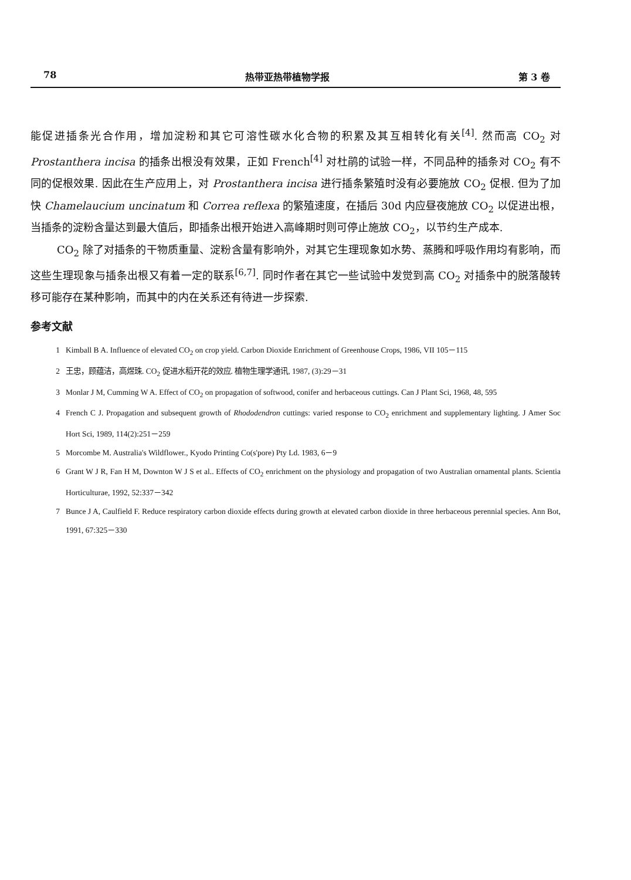78 热带亚热带植物学报 第 3 卷
能促进插条光合作用，增加淀粉和其它可溶性碳水化合物的积累及其互相转化有关<sup>[4]</sup>. 然而高 CO<sub>2</sub> 对 Prostanthera incisa 的插条出根没有效果，正如 French<sup>[4]</sup> 对杜鹃的试验一样，不同品种的插条对 CO<sub>2</sub> 有不同的促根效果. 因此在生产应用上，对 Prostanthera incisa 进行插条繁殖时没有必要施放 CO<sub>2</sub> 促根. 但为了加快 Chamelaucium uncinatum 和 Correa reflexa 的繁殖速度，在插后 30d 内应昼夜施放 CO<sub>2</sub> 以促进出根，当插条的淀粉含量达到最大值后，即插条出根开始进入高峰期时则可停止施放 CO<sub>2</sub>，以节约生产成本.
CO<sub>2</sub> 除了对插条的干物质重量、淀粉含量有影响外，对其它生理现象如水势、蒸腾和呼吸作用均有影响，而这些生理现象与插条出根又有着一定的联系<sup>[6,7]</sup>. 同时作者在其它一些试验中发觉到高 CO<sub>2</sub> 对插条中的脱落酸转移可能存在某种影响，而其中的内在关系还有待进一步探索.
参考文献
1 Kimball B A. Influence of elevated CO<sub>2</sub> on crop yield. Carbon Dioxide Enrichment of Greenhouse Crops, 1986, VII 105－115
2 王忠，顾蕴洁，高煜珠. CO<sub>2</sub> 促进水稻开花的效应. 植物生理学通讯, 1987, (3):29－31
3 Monlar J M, Cumming W A. Effect of CO<sub>2</sub> on propagation of softwood, conifer and herbaceous cuttings. Can J Plant Sci, 1968, 48, 595
4 French C J. Propagation and subsequent growth of Rhododendron cuttings: varied response to CO<sub>2</sub> enrichment and supplementary lighting. J Amer Soc Hort Sci, 1989, 114(2):251－259
5 Morcombe M. Australia's Wildflower., Kyodo Printing Co(s'pore) Pty Ld. 1983, 6－9
6 Grant W J R, Fan H M, Downton W J S et al.. Effects of CO<sub>2</sub> enrichment on the physiology and propagation of two Australian ornamental plants. Scientia Horticulturae, 1992, 52:337－342
7 Bunce J A, Caulfield F. Reduce respiratory carbon dioxide effects during growth at elevated carbon dioxide in three herbaceous perennial species. Ann Bot, 1991, 67:325－330